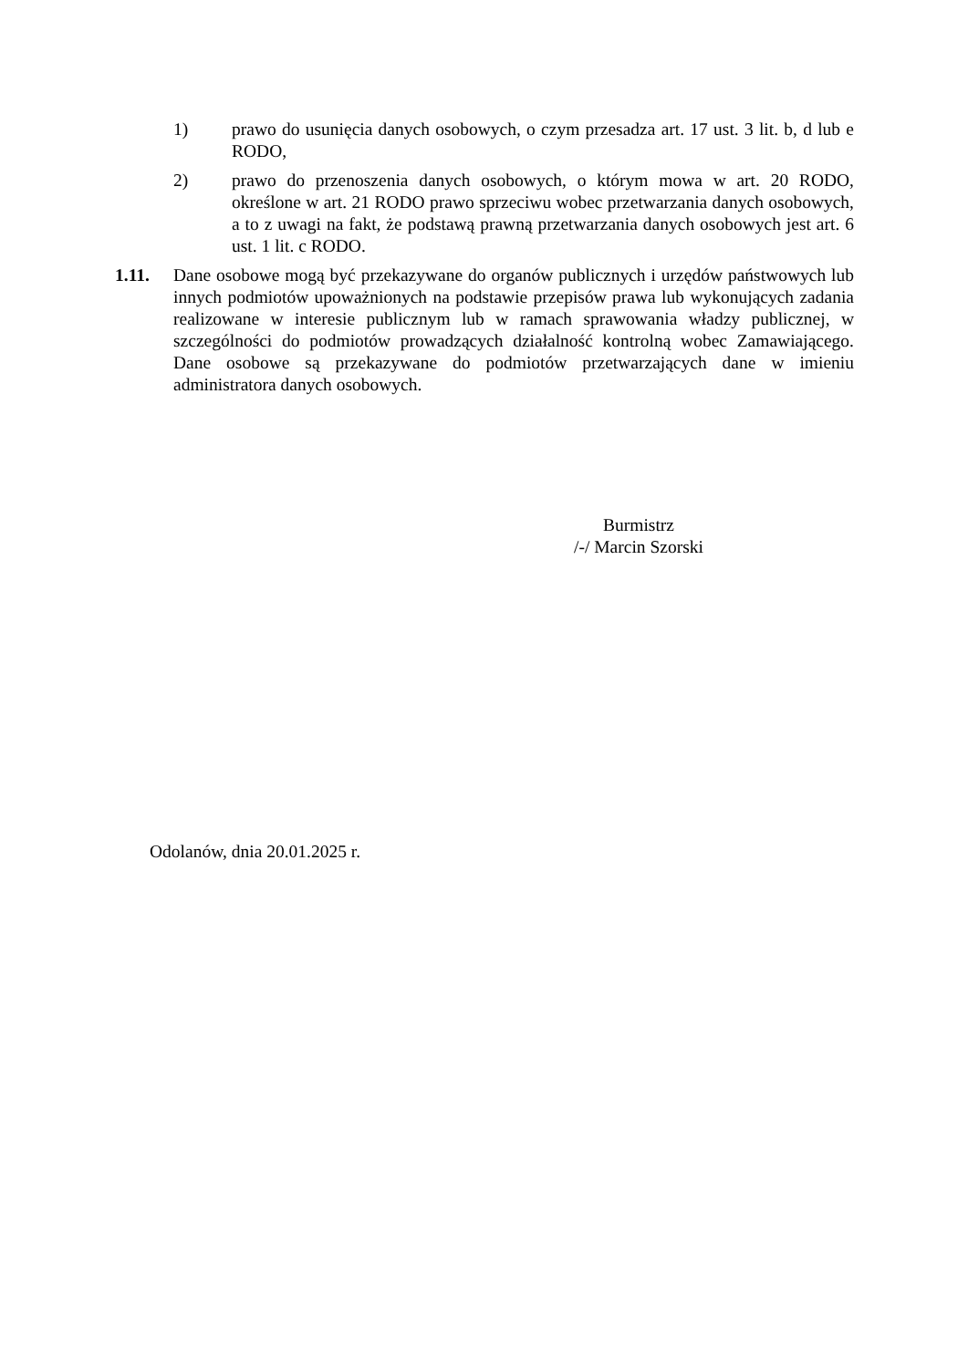1) prawo do usunięcia danych osobowych, o czym przesadza art. 17 ust. 3 lit. b, d lub e RODO,
2) prawo do przenoszenia danych osobowych, o którym mowa w art. 20 RODO, określone w art. 21 RODO prawo sprzeciwu wobec przetwarzania danych osobowych, a to z uwagi na fakt, że podstawą prawną przetwarzania danych osobowych jest art. 6 ust. 1 lit. c RODO.
1.11. Dane osobowe mogą być przekazywane do organów publicznych i urzędów państwowych lub innych podmiotów upoważnionych na podstawie przepisów prawa lub wykonujących zadania realizowane w interesie publicznym lub w ramach sprawowania władzy publicznej, w szczególności do podmiotów prowadzących działalność kontrolną wobec Zamawiającego. Dane osobowe są przekazywane do podmiotów przetwarzających dane w imieniu administratora danych osobowych.
Burmistrz
/-/ Marcin Szorski
Odolanów, dnia 20.01.2025 r.